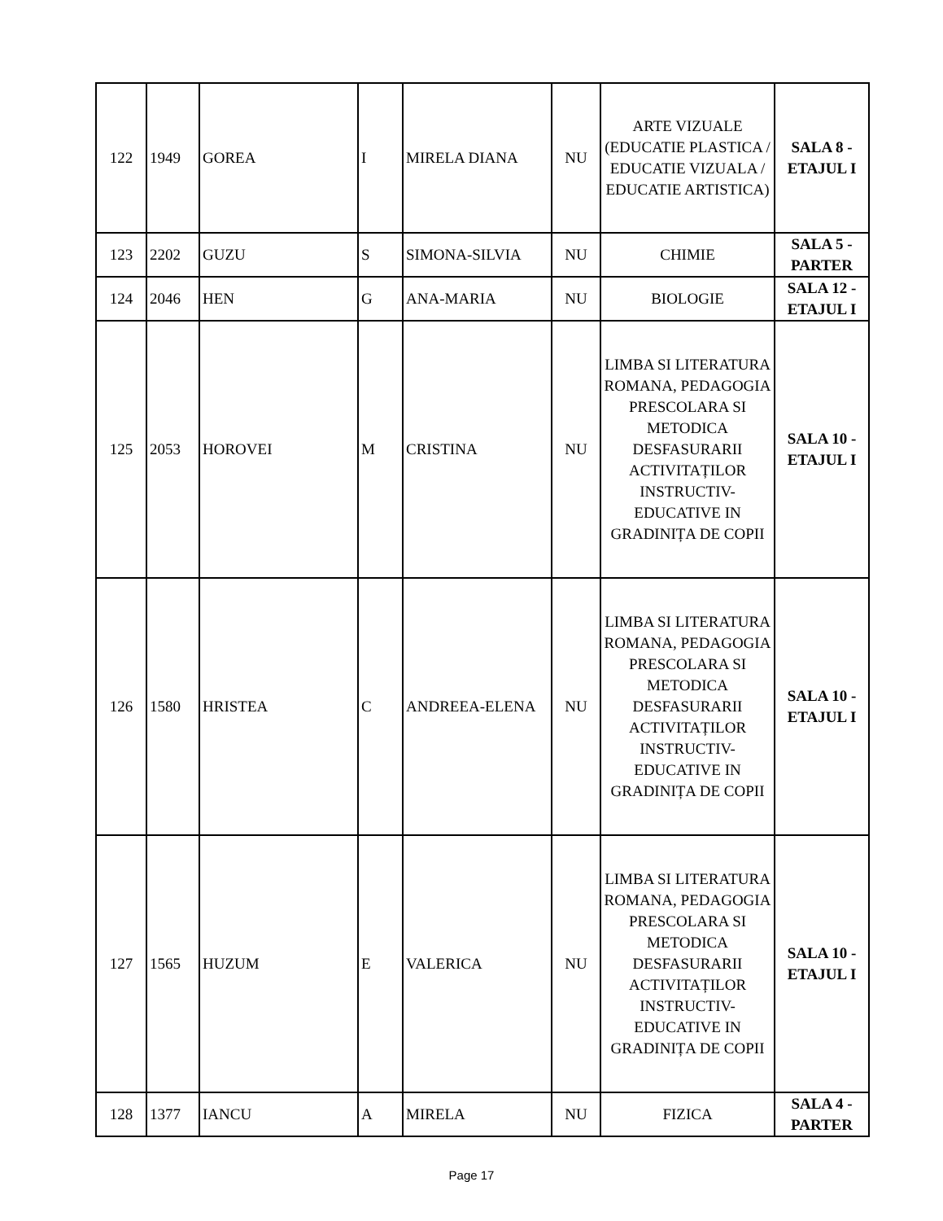| 122 | 1949 | GOREA | I | MIRELA DIANA | NU | ARTE VIZUALE (EDUCATIE PLASTICA / EDUCATIE VIZUALA / EDUCATIE ARTISTICA) | SALA 8 - ETAJUL I |
| 123 | 2202 | GUZU | S | SIMONA-SILVIA | NU | CHIMIE | SALA 5 - PARTER |
| 124 | 2046 | HEN | G | ANA-MARIA | NU | BIOLOGIE | SALA 12 - ETAJUL I |
| 125 | 2053 | HOROVEI | M | CRISTINA | NU | LIMBA SI LITERATURA ROMANA, PEDAGOGIA PRESCOLARA SI METODICA DESFASURARII ACTIVITAȚILOR INSTRUCTIV-EDUCATIVE IN GRADINIȚA DE COPII | SALA 10 - ETAJUL I |
| 126 | 1580 | HRISTEA | C | ANDREEA-ELENA | NU | LIMBA SI LITERATURA ROMANA, PEDAGOGIA PRESCOLARA SI METODICA DESFASURARII ACTIVITAȚILOR INSTRUCTIV-EDUCATIVE IN GRADINIȚA DE COPII | SALA 10 - ETAJUL I |
| 127 | 1565 | HUZUM | E | VALERICA | NU | LIMBA SI LITERATURA ROMANA, PEDAGOGIA PRESCOLARA SI METODICA DESFASURARII ACTIVITAȚILOR INSTRUCTIV-EDUCATIVE IN GRADINIȚA DE COPII | SALA 10 - ETAJUL I |
| 128 | 1377 | IANCU | A | MIRELA | NU | FIZICA | SALA 4 - PARTER |
Page 17